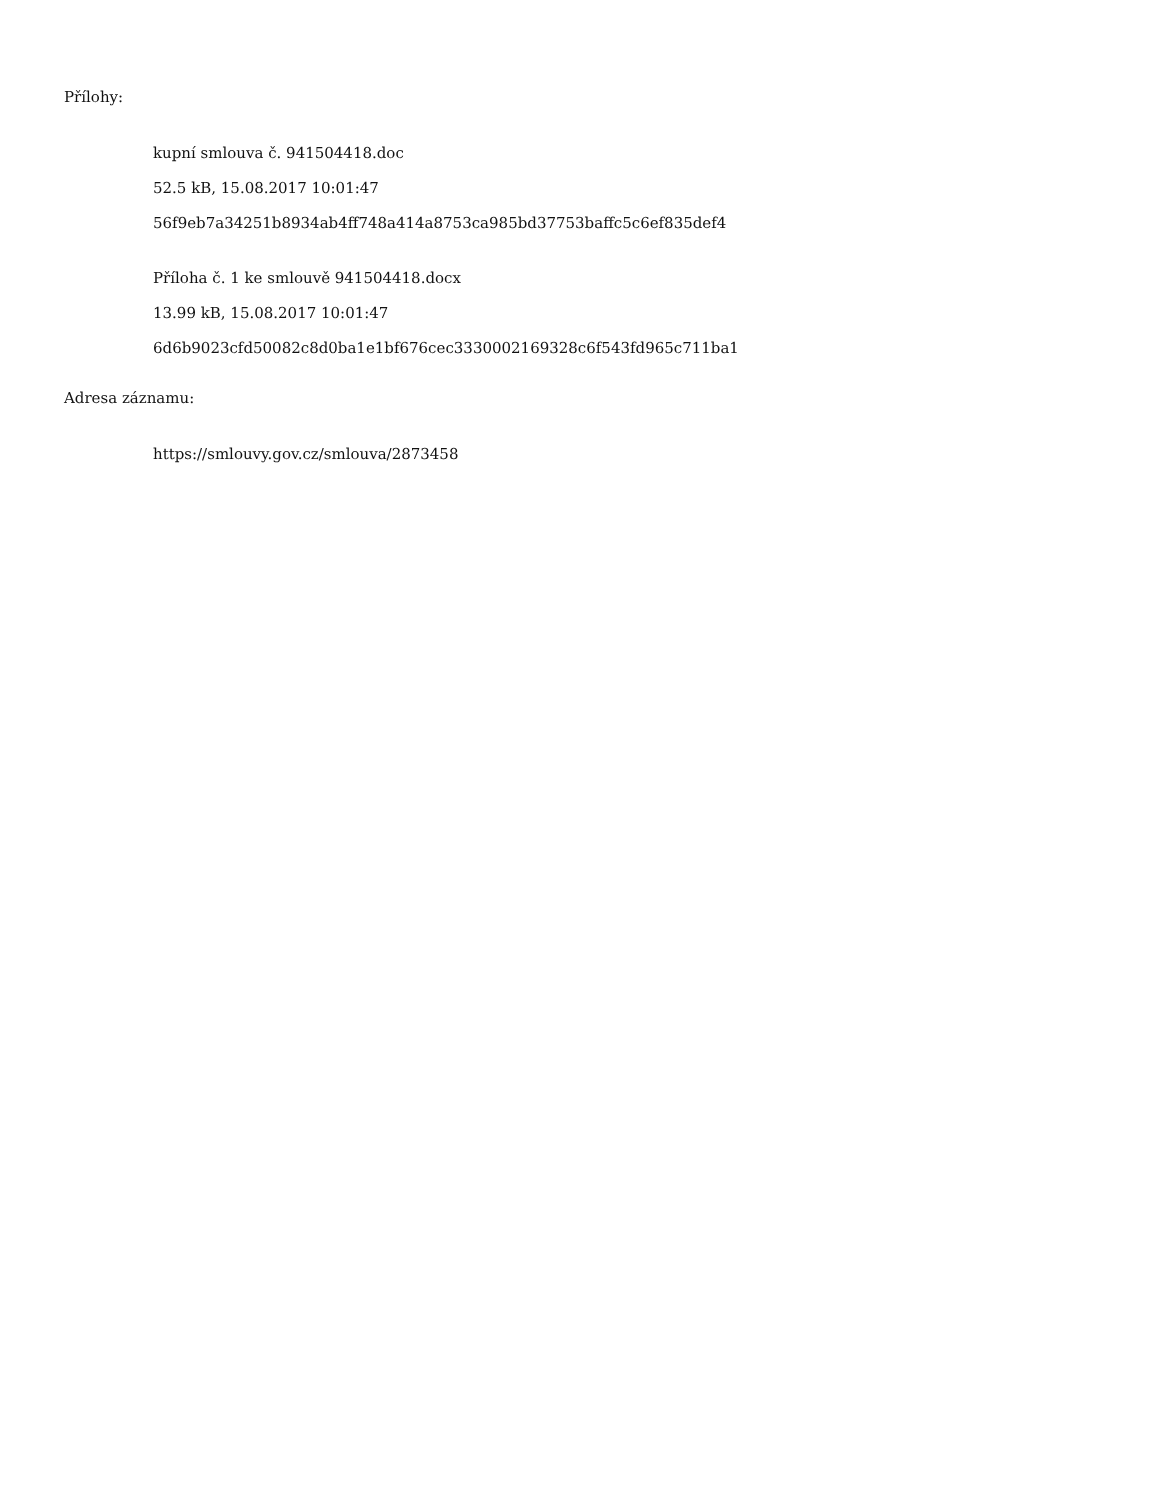Přílohy:
kupní smlouva č. 941504418.doc
52.5 kB, 15.08.2017 10:01:47
56f9eb7a34251b8934ab4ff748a414a8753ca985bd37753baffc5c6ef835def4
Příloha č. 1 ke smlouvě 941504418.docx
13.99 kB, 15.08.2017 10:01:47
6d6b9023cfd50082c8d0ba1e1bf676cec3330002169328c6f543fd965c711ba1
Adresa záznamu:
https://smlouvy.gov.cz/smlouva/2873458